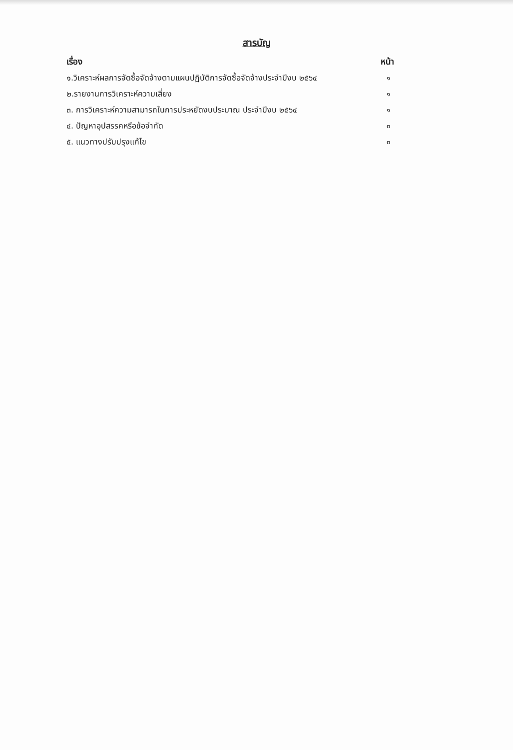สารบัญ
เรื่อง หน้า
๑.วิเคราะห์ผลการจัดซื้อจัดจ้างตามแผนปฏิบัติการจัดซื้อจัดจ้างประจำปีงบ ๒๕๖๔ ๑
๒.รายงานการวิเคราะห์ความเสี่ยง ๑
๓. การวิเคราะห์ความสามารถในการประหยัดงบประมาณ ประจำปีงบ ๒๕๖๔ ๑
๔. ปัญหาอุปสรรคหรือข้อจำกัด ๓
๕. แนวทางปรับปรุงแก้ไข ๓